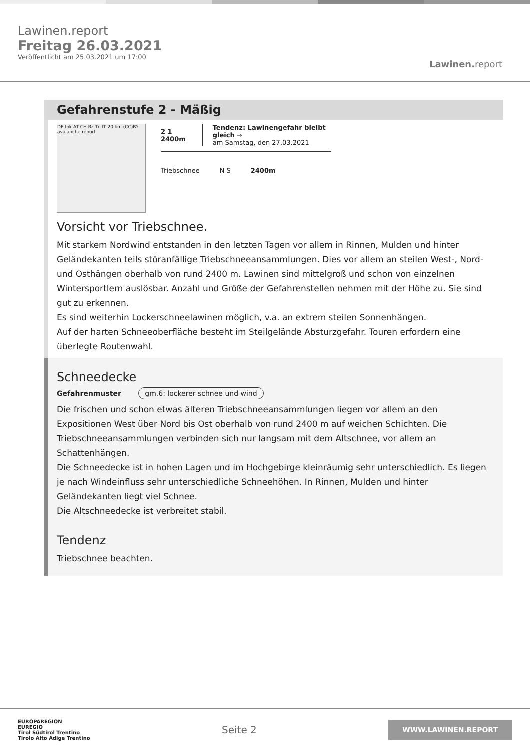Lawinen.report
Freitag 26.03.2021
Veröffentlicht am 25.03.2021 um 17:00
Lawinen. report
Gefahrenstufe 2 - Mäßig
DE Ibk AT CH Bz Tn IT 20 km (CC)BY avalanche.report
2 1 2400m
Tendenz: Lawinengefahr bleibt gleich →
am Samstag, den 27.03.2021
Triebschnee N S 2400m
Vorsicht vor Triebschnee.
Mit starkem Nordwind entstanden in den letzten Tagen vor allem in Rinnen, Mulden und hinter Geländekanten teils störanfällige Triebschneeansammlungen. Dies vor allem an steilen West-, Nord- und Osthängen oberhalb von rund 2400 m. Lawinen sind mittelgroß und schon von einzelnen Wintersportlern auslösbar. Anzahl und Größe der Gefahrenstellen nehmen mit der Höhe zu. Sie sind gut zu erkennen.
Es sind weiterhin Lockerschneelawinen möglich, v.a. an extrem steilen Sonnenhängen.
Auf der harten Schneeoberfläche besteht im Steilgelände Absturzgefahr. Touren erfordern eine überlegte Routenwahl.
Schneedecke
Gefahrenmuster gm.6: lockerer schnee und wind
Die frischen und schon etwas älteren Triebschneeansammlungen liegen vor allem an den Expositionen West über Nord bis Ost oberhalb von rund 2400 m auf weichen Schichten. Die Triebschneeansammlungen verbinden sich nur langsam mit dem Altschnee, vor allem an Schattenhängen.
Die Schneedecke ist in hohen Lagen und im Hochgebirge kleinräumig sehr unterschiedlich. Es liegen je nach Windeinfluss sehr unterschiedliche Schneehöhen. In Rinnen, Mulden und hinter Geländekanten liegt viel Schnee.
Die Altschneedecke ist verbreitet stabil.
Tendenz
Triebschnee beachten.
EUROPAREGION
EUREGIO
Tirol Südtirol Trentino
Tirolo Alto Adige Trentino
Seite 2
WWW.LAWINEN.REPORT